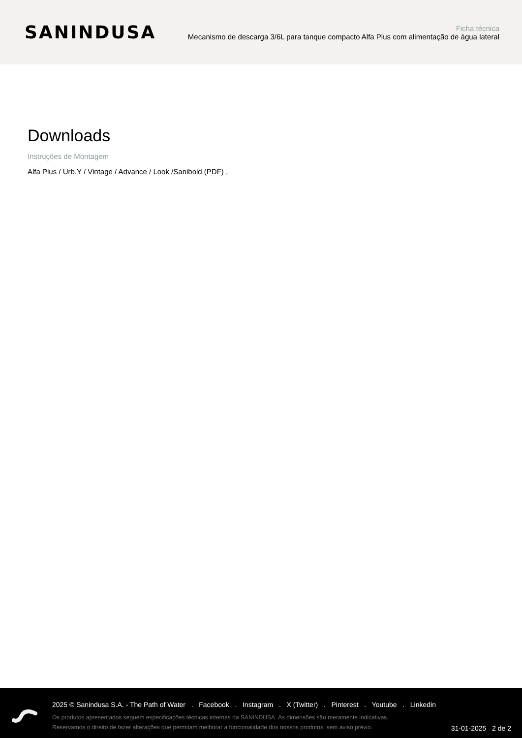SANINDUSA
Ficha técnica
Mecanismo de descarga 3/6L para tanque compacto Alfa Plus com alimentação de água lateral
Downloads
Instruções de Montagem
Alfa Plus / Urb.Y / Vintage / Advance / Look /Sanibold (PDF) ,
2025 © Sanindusa S.A. - The Path of Water . Facebook . Instagram . X (Twitter) . Pinterest . Youtube . Linkedin
Os produtos apresentados seguem especificações técnicas internas da SANINDUSA. As dimensões são meramente indicativas.
Reservamos o direito de fazer alterações que permitam melhorar a funcionalidade dos nossos produtos, sem aviso prévio.
31-01-2025 2 de 2